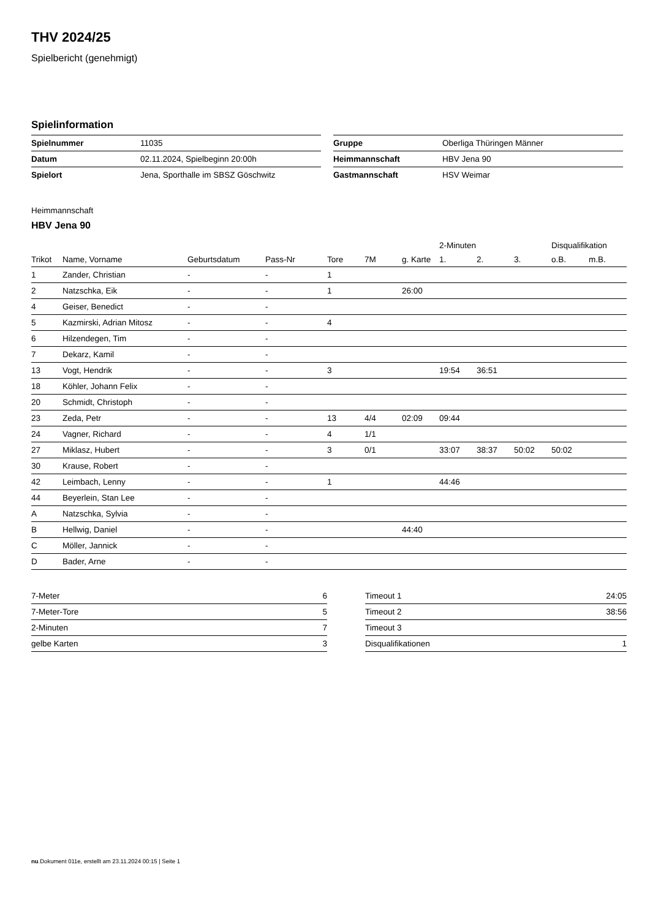THV 2024/25
Spielbericht (genehmigt)
Spielinformation
| Spielnummer | 11035 |
| Datum | 02.11.2024, Spielbeginn 20:00h |
| Spielort | Jena, Sporthalle im SBSZ Göschwitz |
| Gruppe | Oberliga Thüringen Männer |
| Heimmannschaft | HBV Jena 90 |
| Gastmannschaft | HSV Weimar |
Heimmannschaft
HBV Jena 90
| | | | | | | | 2-Minuten | | | Disqualifikation | |
| --- | --- | --- | --- | --- | --- | --- | --- | --- | --- | --- | --- |
| Trikot | Name, Vorname | Geburtsdatum | Pass-Nr | Tore | 7M | g. Karte | 1. | 2. | 3. | o.B. | m.B. |
| 1 | Zander, Christian | - | - | 1 | | | | | | | |
| 2 | Natzschka, Eik | - | - | 1 | | 26:00 | | | | | |
| 4 | Geiser, Benedict | - | - | | | | | | | | |
| 5 | Kazmirski, Adrian Mitosz | - | - | 4 | | | | | | | |
| 6 | Hilzendegen, Tim | - | - | | | | | | | | |
| 7 | Dekarz, Kamil | - | - | | | | | | | | |
| 13 | Vogt, Hendrik | - | - | 3 | | | 19:54 | 36:51 | | | |
| 18 | Köhler, Johann Felix | - | - | | | | | | | | |
| 20 | Schmidt, Christoph | - | - | | | | | | | | |
| 23 | Zeda, Petr | - | - | 13 | 4/4 | 02:09 | 09:44 | | | | |
| 24 | Vagner, Richard | - | - | 4 | 1/1 | | | | | | |
| 27 | Miklasz, Hubert | - | - | 3 | 0/1 | | 33:07 | 38:37 | 50:02 | 50:02 | |
| 30 | Krause, Robert | - | - | | | | | | | | |
| 42 | Leimbach, Lenny | - | - | 1 | | | 44:46 | | | | |
| 44 | Beyerlein, Stan Lee | - | - | | | | | | | | |
| A | Natzschka, Sylvia | - | - | | | | | | | | |
| B | Hellwig, Daniel | - | - | | | 44:40 | | | | | |
| C | Möller, Jannick | - | - | | | | | | | | |
| D | Bader, Arne | - | - | | | | | | | | |
| 7-Meter | 6 |
| 7-Meter-Tore | 5 |
| 2-Minuten | 7 |
| gelbe Karten | 3 |
| Timeout 1 | 24:05 |
| Timeout 2 | 38:56 |
| Timeout 3 | |
| Disqualifikationen | 1 |
nu.Dokument 011e, erstellt am 23.11.2024 00:15 | Seite 1